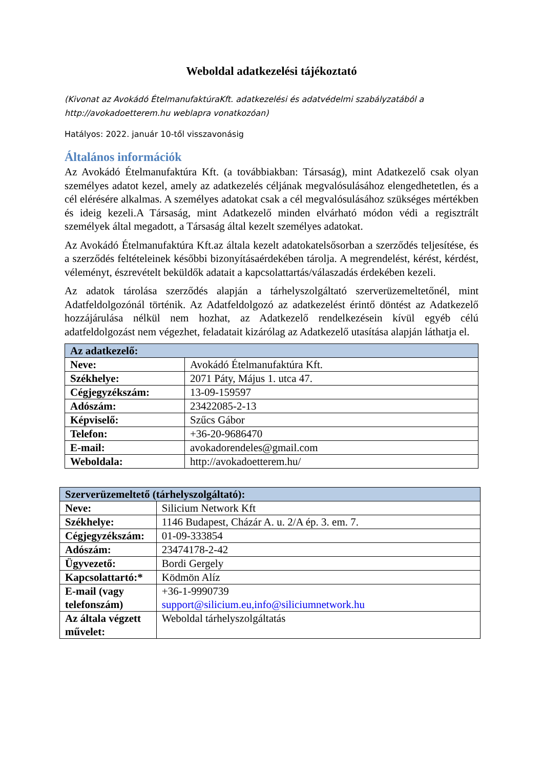Weboldal adatkezelési tájékoztató
(Kivonat az Avokádó ÉtelmanufaktúraKft. adatkezelési és adatvédelmi szabályzatából a http://avokadoetterem.hu weblapra vonatkozóan)
Hatályos: 2022. január 10-től visszavonásig
Általános információk
Az Avokádó Ételmanufaktúra Kft. (a továbbiakban: Társaság), mint Adatkezelő csak olyan személyes adatot kezel, amely az adatkezelés céljának megvalósulásához elengedhetetlen, és a cél elérésére alkalmas. A személyes adatokat csak a cél megvalósulásához szükséges mértékben és ideig kezeli.A Társaság, mint Adatkezelő minden elvárható módon védi a regisztrált személyek által megadott, a Társaság által kezelt személyes adatokat.
Az Avokádó Ételmanufaktúra Kft.az általa kezelt adatokatelsősorban a szerződés teljesítése, és a szerződés feltételeinek későbbi bizonyításaérdekében tárolja. A megrendelést, kérést, kérdést, véleményt, észrevételt beküldők adatait a kapcsolattartás/válaszadás érdekében kezeli.
Az adatok tárolása szerződés alapján a tárhelyszolgáltató szerverüzemeltetőnél, mint Adatfeldolgozónál történik. Az Adatfeldolgozó az adatkezelést érintő döntést az Adatkezelő hozzájárulása nélkül nem hozhat, az Adatkezelő rendelkezésein kívül egyéb célú adatfeldolgozást nem végezhet, feladatait kizárólag az Adatkezelő utasítása alapján láthatja el.
| Az adatkezelő: | |
| --- | --- |
| Neve: | Avokádó Ételmanufaktúra Kft. |
| Székhelye: | 2071 Páty, Május 1. utca 47. |
| Cégjegyzékszám: | 13-09-159597 |
| Adószám: | 23422085-2-13 |
| Képviselő: | Szűcs Gábor |
| Telefon: | +36-20-9686470 |
| E-mail: | avokadorendeles@gmail.com |
| Weboldala: | http://avokadoetterem.hu/ |
| Szerverüzemeltető (tárhelyszolgáltató): | |
| --- | --- |
| Neve: | Silicium Network Kft |
| Székhelye: | 1146 Budapest, Cházár A. u. 2/A ép. 3. em. 7. |
| Cégjegyzékszám: | 01-09-333854 |
| Adószám: | 23474178-2-42 |
| Ügyvezető: | Bordi Gergely |
| Kapcsolattartó:* | Ködmön Alíz |
| E-mail (vagy telefonszám) | +36-1-9990739 support@silicium.eu,info@siliciumnetwork.hu |
| Az általa végzett művelet: | Weboldal tárhelyszolgáltatás |